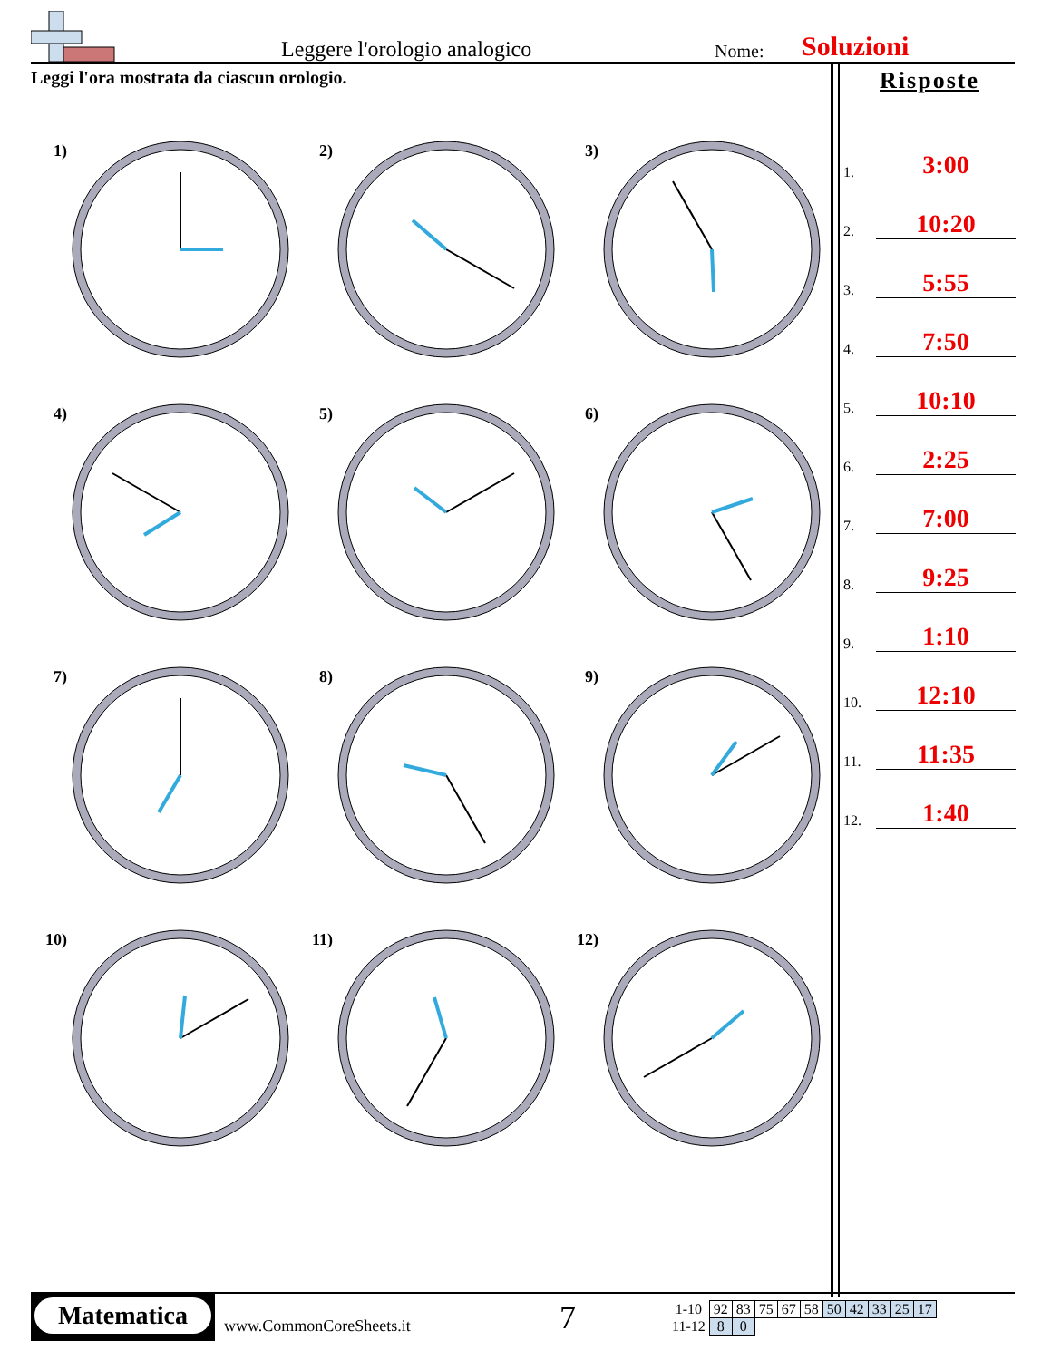Leggere l'orologio analogico
Nome:
Soluzioni
Leggi l'ora mostrata da ciascun orologio.
1)
2)
3)
4)
5)
6)
7)
8)
9)
10)
11)
12)
Risposte
1. 3:00
2. 10:20
3. 5:55
4. 7:50
5. 10:10
6. 2:25
7. 7:00
8. 9:25
9. 1:10
10. 12:10
11. 11:35
12. 1:40
Matematica
www.CommonCoreSheets.it
7
| 1-10 | 92 | 83 | 75 | 67 | 58 | 50 | 42 | 33 | 25 | 17 |
| 11-12 | 8 | 0 | | | | | | | | |